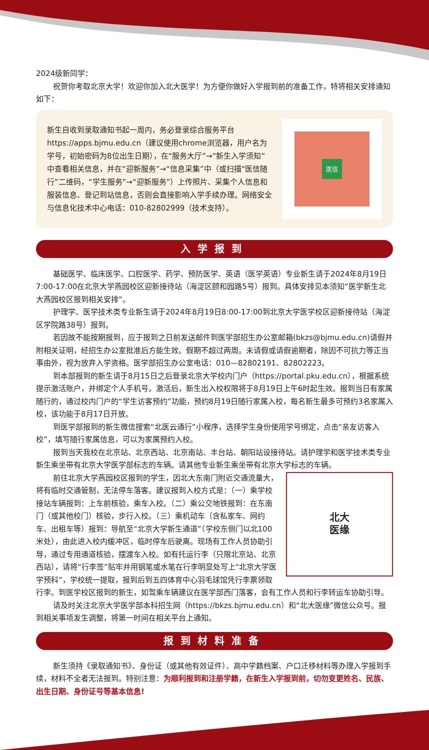2024级新同学：
祝贺你考取北京大学！欢迎你加入北大医学！为方便你做好入学报到前的准备工作，特将相关安排通知如下：
新生自收到录取通知书起一周内，务必登录综合服务平台https://apps.bjmu.edu.cn（建议使用chrome浏览器，用户名为学号，初始密码为8位出生日期），在“服务大厅”→“新生入学须知”中查看相关信息，并在“迎新服务”→“信息采集”中（或扫描“医信随行”二维码，“学生服务”→“迎新服务”）上传照片、采集个人信息和服装信息、登记到站信息，否则会直接影响入学手续办理。网络安全与信息化技术中心电话：010-82802999（技术支持）。
医信
入学报到
基础医学、临床医学、口腔医学、药学、预防医学、英语（医学英语）专业新生请于2024年8月19日7:00-17:00在北京大学燕园校区迎新接待站（海淀区颐和园路5号）报到。具体安排见本须知“医学新生北大燕园校区报到相关安排”。
护理学、医学技术类专业新生请于2024年8月19日8:00-17:00到北京大学医学校区迎新接待站（海淀区学院路38号）报到。
若因故不能按期报到，应于报到之日前发送邮件到医学部招生办公室邮箱(bkzs@bjmu.edu.cn)请假并附相关证明，经招生办公室批准后方能生效。假期不超过两周。未请假或请假逾期者，除因不可抗力等正当事由外，视为放弃入学资格。医学部招生办公室电话：010—82802191、82802223。
到本部报到的新生请于8月15日之后登录北京大学校内门户（https://portal.pku.edu.cn），根据系统提示激活账户，并绑定个人手机号。激活后，新生出入校权限将于8月19日上午6时起生效。报到当日有家属随行的，通过校内门户的“学生访客预约”功能，预约8月19日随行家属入校，每名新生最多可预约3名家属入校，该功能于8月17日开放。
到医学部报到的新生微信搜索“北医云通行”小程序，选择学生身份使用学号绑定，点击“亲友访客入校”，填写随行家属信息，可以为家属预约入校。
报到当天我校在北京站、北京西站、北京南站、丰台站、朝阳站设接待站。请护理学和医学技术类专业新生乘坐带有北京大学医学部标志的车辆。请其他专业新生乘坐带有北京大学标志的车辆。
北大
医缘
前往北京大学燕园校区报到的学生，因北大东南门附近交通流量大，将有临时交通管制，无法停车落客。建议报到入校方式是：（一）乘学校接站车辆报到：上车前核验，乘车入校。（二）乘公交地铁报到：在东南门（或其他校门）核验，步行入校。（三）乘机动车（含私家车、网约车、出租车等）报到：导航至“北京大学新生通道”（学校东侧门以北100米处），由此进入校内缓冲区，临时停车后驶离。现场有工作人员协助引导，通过专用通道核验，摆渡车入校。如有托运行李（只限北京站、北京西站），请将“行李签”贴牢并用钢笔或水笔在行李明显处写上“北京大学医学预科”，学校统一提取，报到后到五四体育中心羽毛球馆凭行李票领取行李。到医学校区报到的新生，如驾乘车辆建议在医学部西门落客，会有工作人员和行李转运车协助引导。
请及时关注北京大学医学部本科招生网（https://bkzs.bjmu.edu.cn）和“北大医缘”微信公众号。报到相关事项发生调整，将第一时间在相关平台上通知。
报到材料准备
新生须持《录取通知书》、身份证（或其他有效证件）、高中学籍档案、户口迁移材料等办理入学报到手续，材料不全者无法报到。特别注意：为顺利报到和注册学籍，在新生入学报到前，切勿变更姓名、民族、出生日期、身份证号等基本信息!